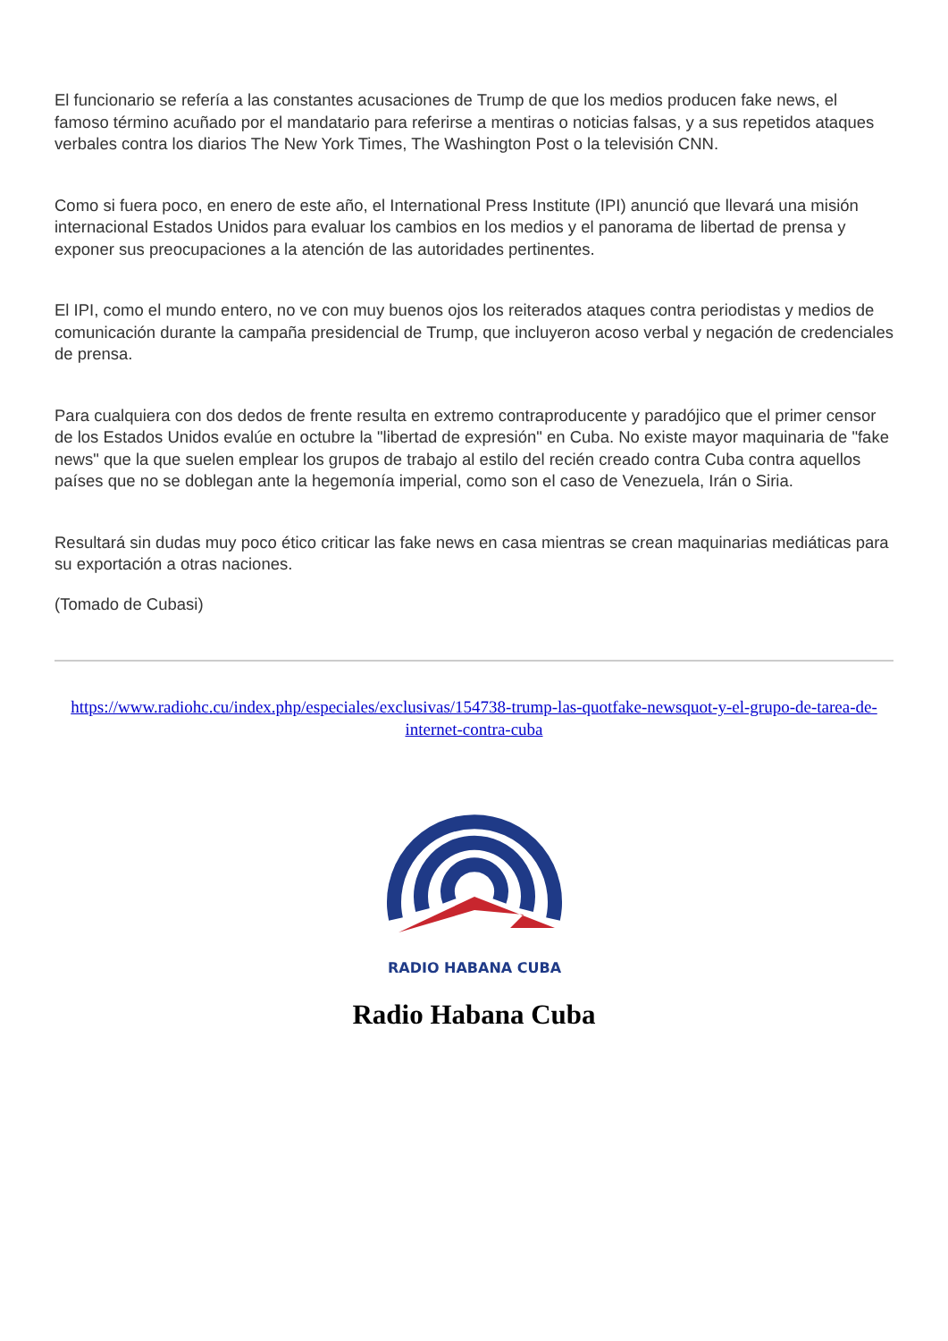El funcionario se refería a las constantes acusaciones de Trump de que los medios producen fake news, el famoso término acuñado por el mandatario para referirse a mentiras o noticias falsas, y a sus repetidos ataques verbales contra los diarios The New York Times, The Washington Post o la televisión CNN.
Como si fuera poco, en enero de este año, el International Press Institute (IPI) anunció que llevará una misión internacional Estados Unidos para evaluar los cambios en los medios y el panorama de libertad de prensa y exponer sus preocupaciones a la atención de las autoridades pertinentes.
El IPI, como el mundo entero, no ve con muy buenos ojos los reiterados ataques contra periodistas y medios de comunicación durante la campaña presidencial de Trump, que incluyeron acoso verbal y negación de credenciales de prensa.
Para cualquiera con dos dedos de frente resulta en extremo contraproducente y paradójico que el primer censor de los Estados Unidos evalúe en octubre la "libertad de expresión" en Cuba. No existe mayor maquinaria de "fake news" que la que suelen emplear los grupos de trabajo al estilo del recién creado contra Cuba contra aquellos países que no se doblegan ante la hegemonía imperial, como son el caso de Venezuela, Irán o Siria.
Resultará sin dudas muy poco ético criticar las fake news en casa mientras se crean maquinarias mediáticas para su exportación a otras naciones.
(Tomado de Cubasi)
https://www.radiohc.cu/index.php/especiales/exclusivas/154738-trump-las-quotfake-newsquot-y-el-grupo-de-tarea-de-internet-contra-cuba
RADIO HABANA CUBA
Radio Habana Cuba